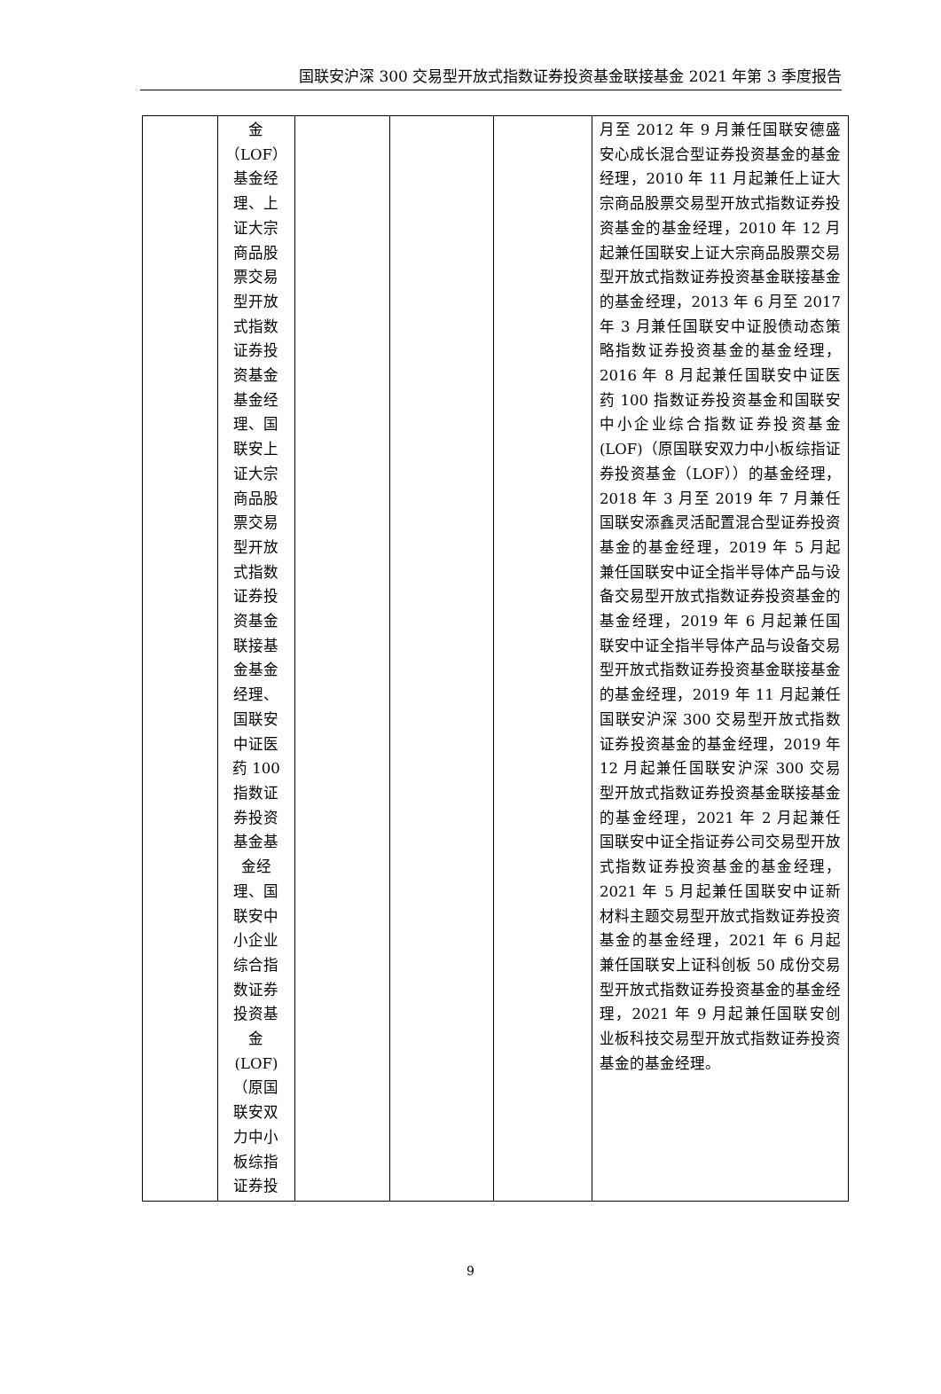国联安沪深 300 交易型开放式指数证券投资基金联接基金 2021 年第 3 季度报告
| | 金 （LOF） 基金经 理、上 证大宗 商品股 票交易 型开放 式指数 证券投 资基金 基金经 理、国 联安上 证大宗 商品股 票交易 型开放 式指数 证券投 资基金 联接基 金基金 经理、 国联安 中证医 药 100 指数证 券投资 基金基 金经 理、国 联安中 小企业 综合指 数证券 投资基 金 (LOF) （原国 联安双 力中小 板综指 证券投 | | | | 月至 2012 年 9 月兼任国联安德盛安心成长混合型证券投资基金的基金经理，2010 年 11 月起兼任上证大宗商品股票交易型开放式指数证券投资基金的基金经理，2010 年 12 月起兼任国联安上证大宗商品股票交易型开放式指数证券投资基金联接基金的基金经理，2013 年 6 月至 2017 年 3 月兼任国联安中证股债动态策略指数证券投资基金的基金经理，2016 年 8 月起兼任国联安中证医药 100 指数证券投资基金和国联安中小企业综合指数证券投资基金(LOF)（原国联安双力中小板综指证券投资基金（LOF））的基金经理，2018 年 3 月至 2019 年 7 月兼任国联安添鑫灵活配置混合型证券投资基金的基金经理，2019 年 5 月起兼任国联安中证全指半导体产品与设备交易型开放式指数证券投资基金的基金经理，2019 年 6 月起兼任国联安中证全指半导体产品与设备交易型开放式指数证券投资基金联接基金的基金经理，2019 年 11 月起兼任国联安沪深 300 交易型开放式指数证券投资基金的基金经理，2019 年 12 月起兼任国联安沪深 300 交易型开放式指数证券投资基金联接基金的基金经理，2021 年 2 月起兼任国联安中证全指证券公司交易型开放式指数证券投资基金的基金经理，2021 年 5 月起兼任国联安中证新材料主题交易型开放式指数证券投资基金的基金经理，2021 年 6 月起兼任国联安上证科创板 50 成份交易型开放式指数证券投资基金的基金经理，2021 年 9 月起兼任国联安创业板科技交易型开放式指数证券投资基金的基金经理。 |
9